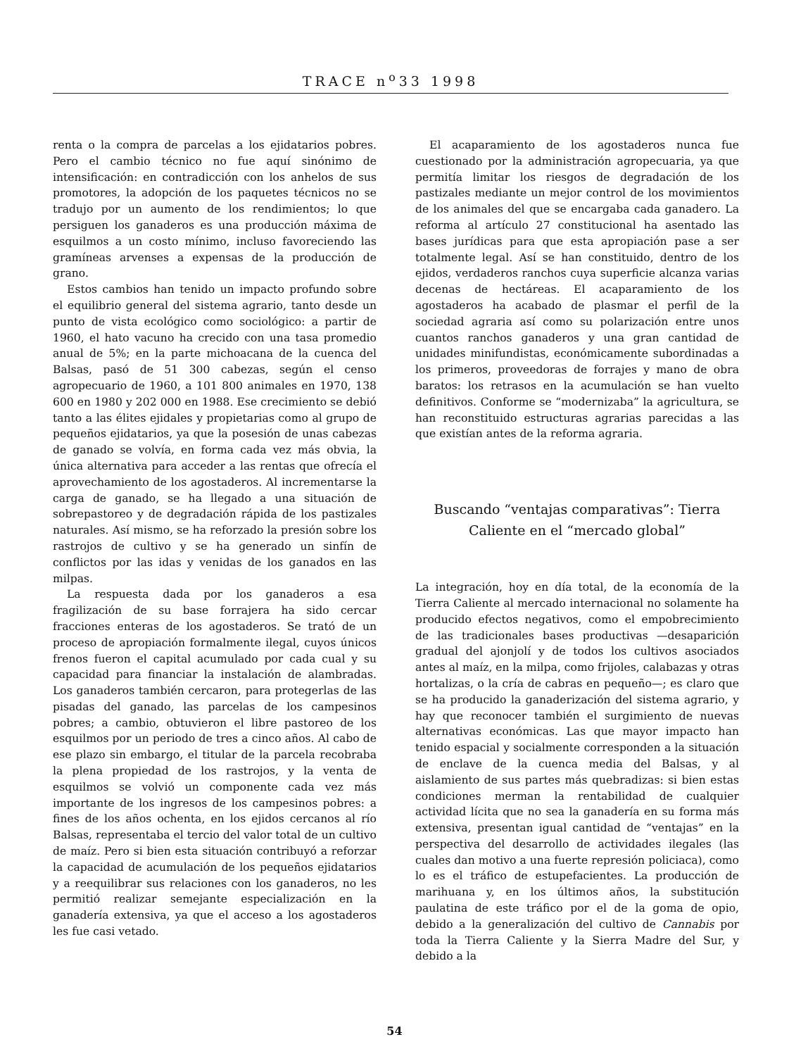TRACE n<sup>o</sup>33 1998
renta o la compra de parcelas a los ejidatarios pobres. Pero el cambio técnico no fue aquí sinónimo de intensificación: en contradicción con los anhelos de sus promotores, la adopción de los paquetes técnicos no se tradujo por un aumento de los rendimientos; lo que persiguen los ganaderos es una producción máxima de esquilmos a un costo mínimo, incluso favoreciendo las gramíneas arvenses a expensas de la producción de grano.
Estos cambios han tenido un impacto profundo sobre el equilibrio general del sistema agrario, tanto desde un punto de vista ecológico como sociológico: a partir de 1960, el hato vacuno ha crecido con una tasa promedio anual de 5%; en la parte michoacana de la cuenca del Balsas, pasó de 51 300 cabezas, según el censo agropecuario de 1960, a 101 800 animales en 1970, 138 600 en 1980 y 202 000 en 1988. Ese crecimiento se debió tanto a las élites ejidales y propietarias como al grupo de pequeños ejidatarios, ya que la posesión de unas cabezas de ganado se volvía, en forma cada vez más obvia, la única alternativa para acceder a las rentas que ofrecía el aprovechamiento de los agostaderos. Al incrementarse la carga de ganado, se ha llegado a una situación de sobrepastoreo y de degradación rápida de los pastizales naturales. Así mismo, se ha reforzado la presión sobre los rastrojos de cultivo y se ha generado un sinfín de conflictos por las idas y venidas de los ganados en las milpas.
La respuesta dada por los ganaderos a esa fragilización de su base forrajera ha sido cercar fracciones enteras de los agostaderos. Se trató de un proceso de apropiación formalmente ilegal, cuyos únicos frenos fueron el capital acumulado por cada cual y su capacidad para financiar la instalación de alambradas. Los ganaderos también cercaron, para protegerlas de las pisadas del ganado, las parcelas de los campesinos pobres; a cambio, obtuvieron el libre pastoreo de los esquilmos por un periodo de tres a cinco años. Al cabo de ese plazo sin embargo, el titular de la parcela recobraba la plena propiedad de los rastrojos, y la venta de esquilmos se volvió un componente cada vez más importante de los ingresos de los campesinos pobres: a fines de los años ochenta, en los ejidos cercanos al río Balsas, representaba el tercio del valor total de un cultivo de maíz. Pero si bien esta situación contribuyó a reforzar la capacidad de acumulación de los pequeños ejidatarios y a reequilibrar sus relaciones con los ganaderos, no les permitió realizar semejante especialización en la ganadería extensiva, ya que el acceso a los agostaderos les fue casi vetado.
El acaparamiento de los agostaderos nunca fue cuestionado por la administración agropecuaria, ya que permitía limitar los riesgos de degradación de los pastizales mediante un mejor control de los movimientos de los animales del que se encargaba cada ganadero. La reforma al artículo 27 constitucional ha asentado las bases jurídicas para que esta apropiación pase a ser totalmente legal. Así se han constituido, dentro de los ejidos, verdaderos ranchos cuya superficie alcanza varias decenas de hectáreas. El acaparamiento de los agostaderos ha acabado de plasmar el perfil de la sociedad agraria así como su polarización entre unos cuantos ranchos ganaderos y una gran cantidad de unidades minifundistas, económicamente subordinadas a los primeros, proveedoras de forrajes y mano de obra baratos: los retrasos en la acumulación se han vuelto definitivos. Conforme se “modernizaba” la agricultura, se han reconstituido estructuras agrarias parecidas a las que existían antes de la reforma agraria.
Buscando “ventajas comparativas”: Tierra Caliente en el “mercado global”
La integración, hoy en día total, de la economía de la Tierra Caliente al mercado internacional no solamente ha producido efectos negativos, como el empobrecimiento de las tradicionales bases productivas —desaparición gradual del ajonjolí y de todos los cultivos asociados antes al maíz, en la milpa, como frijoles, calabazas y otras hortalizas, o la cría de cabras en pequeño—; es claro que se ha producido la ganaderización del sistema agrario, y hay que reconocer también el surgimiento de nuevas alternativas económicas. Las que mayor impacto han tenido espacial y socialmente corresponden a la situación de enclave de la cuenca media del Balsas, y al aislamiento de sus partes más quebradizas: si bien estas condiciones merman la rentabilidad de cualquier actividad lícita que no sea la ganadería en su forma más extensiva, presentan igual cantidad de “ventajas” en la perspectiva del desarrollo de actividades ilegales (las cuales dan motivo a una fuerte represión policiaca), como lo es el tráfico de estupefacientes. La producción de marihuana y, en los últimos años, la substitución paulatina de este tráfico por el de la goma de opio, debido a la generalización del cultivo de Cannabis por toda la Tierra Caliente y la Sierra Madre del Sur, y debido a la
54